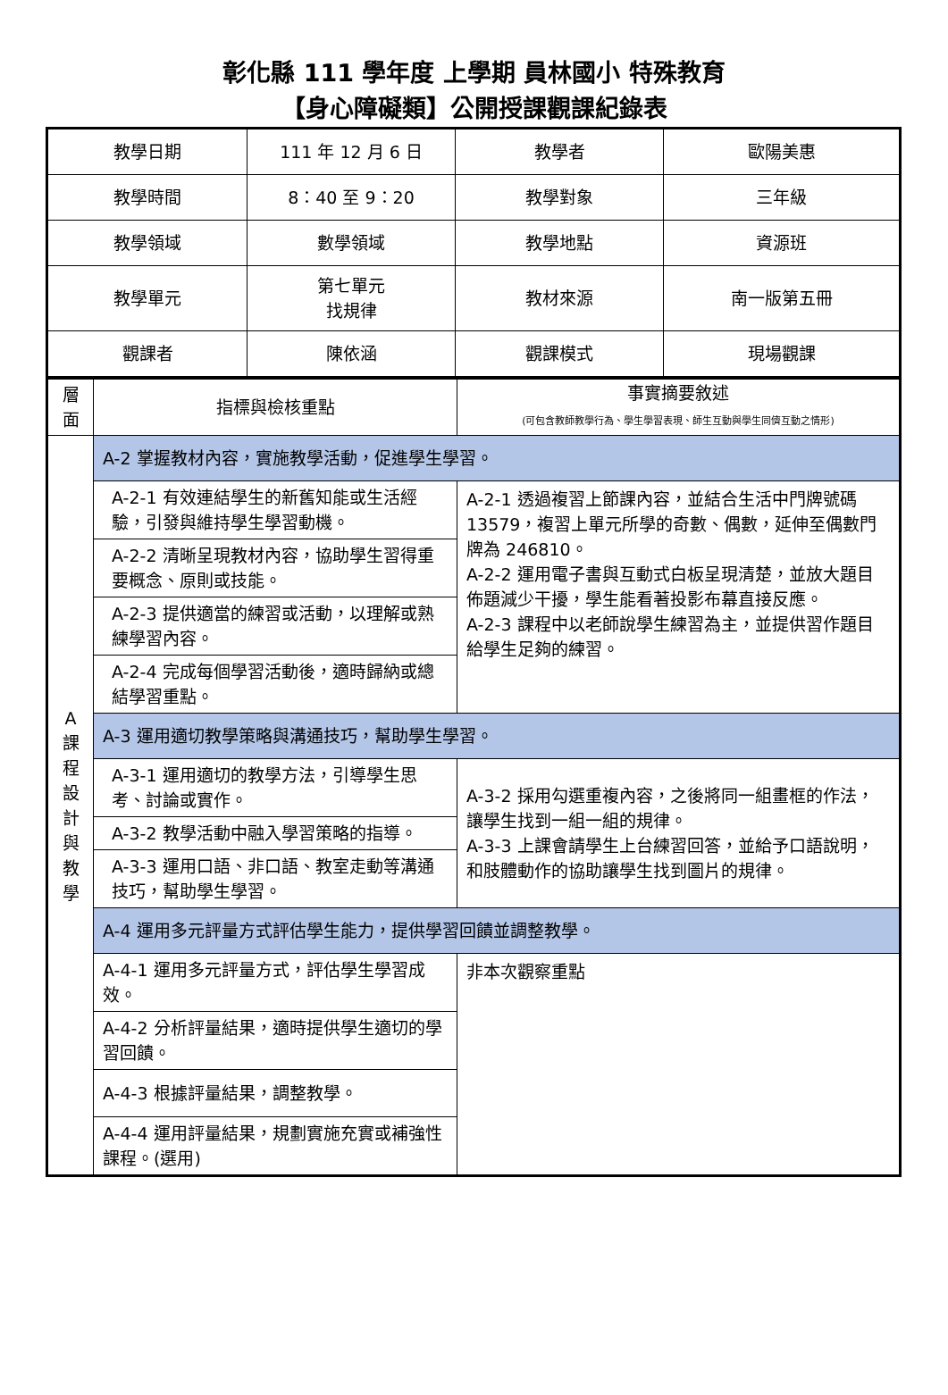彰化縣 111 學年度 上學期 員林國小 特殊教育
【身心障礙類】公開授課觀課紀錄表
| 教學日期 | 111 年 12 月 6 日 | 教學者 | 歐陽美惠 |
| 教學時間 | 8：40 至 9：20 | 教學對象 | 三年級 |
| 教學領域 | 數學領域 | 教學地點 | 資源班 |
| 教學單元 | 第七單元 找規律 | 教材來源 | 南一版第五冊 |
| 觀課者 | 陳依涵 | 觀課模式 | 現場觀課 |
| 層 面 | 指標與檢核重點 | 事實摘要敘述 (可包含教師教學行為、學生學習表現、師生互動與學生同儕互動之情形) |
| A 課 程 設 計 與 教 學 | A-2 掌握教材內容，實施教學活動，促進學生學習。 | |
| | A-2-1 有效連結學生的新舊知能或生活經驗，引發與維持學生學習動機。 | A-2-1 透過複習上節課內容，並結合生活中門牌號碼 13579，複習上單元所學的奇數、偶數，延伸至偶數門牌為 246810。 A-2-2 運用電子書與互動式白板呈現清楚，並放大題目佈題減少干擾，學生能看著投影布幕直接反應。 A-2-3 課程中以老師說學生練習為主，並提供習作題目給學生足夠的練習。 |
| | A-2-2 清晰呈現教材內容，協助學生習得重要概念、原則或技能。 | |
| | A-2-3 提供適當的練習或活動，以理解或熟練學習內容。 | |
| | A-2-4 完成每個學習活動後，適時歸納或總結學習重點。 | |
| | A-3 運用適切教學策略與溝通技巧，幫助學生學習。 | |
| | A-3-1 運用適切的教學方法，引導學生思考、討論或實作。 | A-3-2 採用勾選重複內容，之後將同一組畫框的作法，讓學生找到一組一組的規律。 A-3-3 上課會請學生上台練習回答，並給予口語說明，和肢體動作的協助讓學生找到圖片的規律。 |
| | A-3-2 教學活動中融入學習策略的指導。 | |
| | A-3-3 運用口語、非口語、教室走動等溝通技巧，幫助學生學習。 | |
| | A-4 運用多元評量方式評估學生能力，提供學習回饋並調整教學。 | |
| | A-4-1 運用多元評量方式，評估學生學習成效。 | 非本次觀察重點 |
| | A-4-2 分析評量結果，適時提供學生適切的學習回饋。 | |
| | A-4-3 根據評量結果，調整教學。 | |
| | A-4-4 運用評量結果，規劃實施充實或補強性課程。(選用) | |